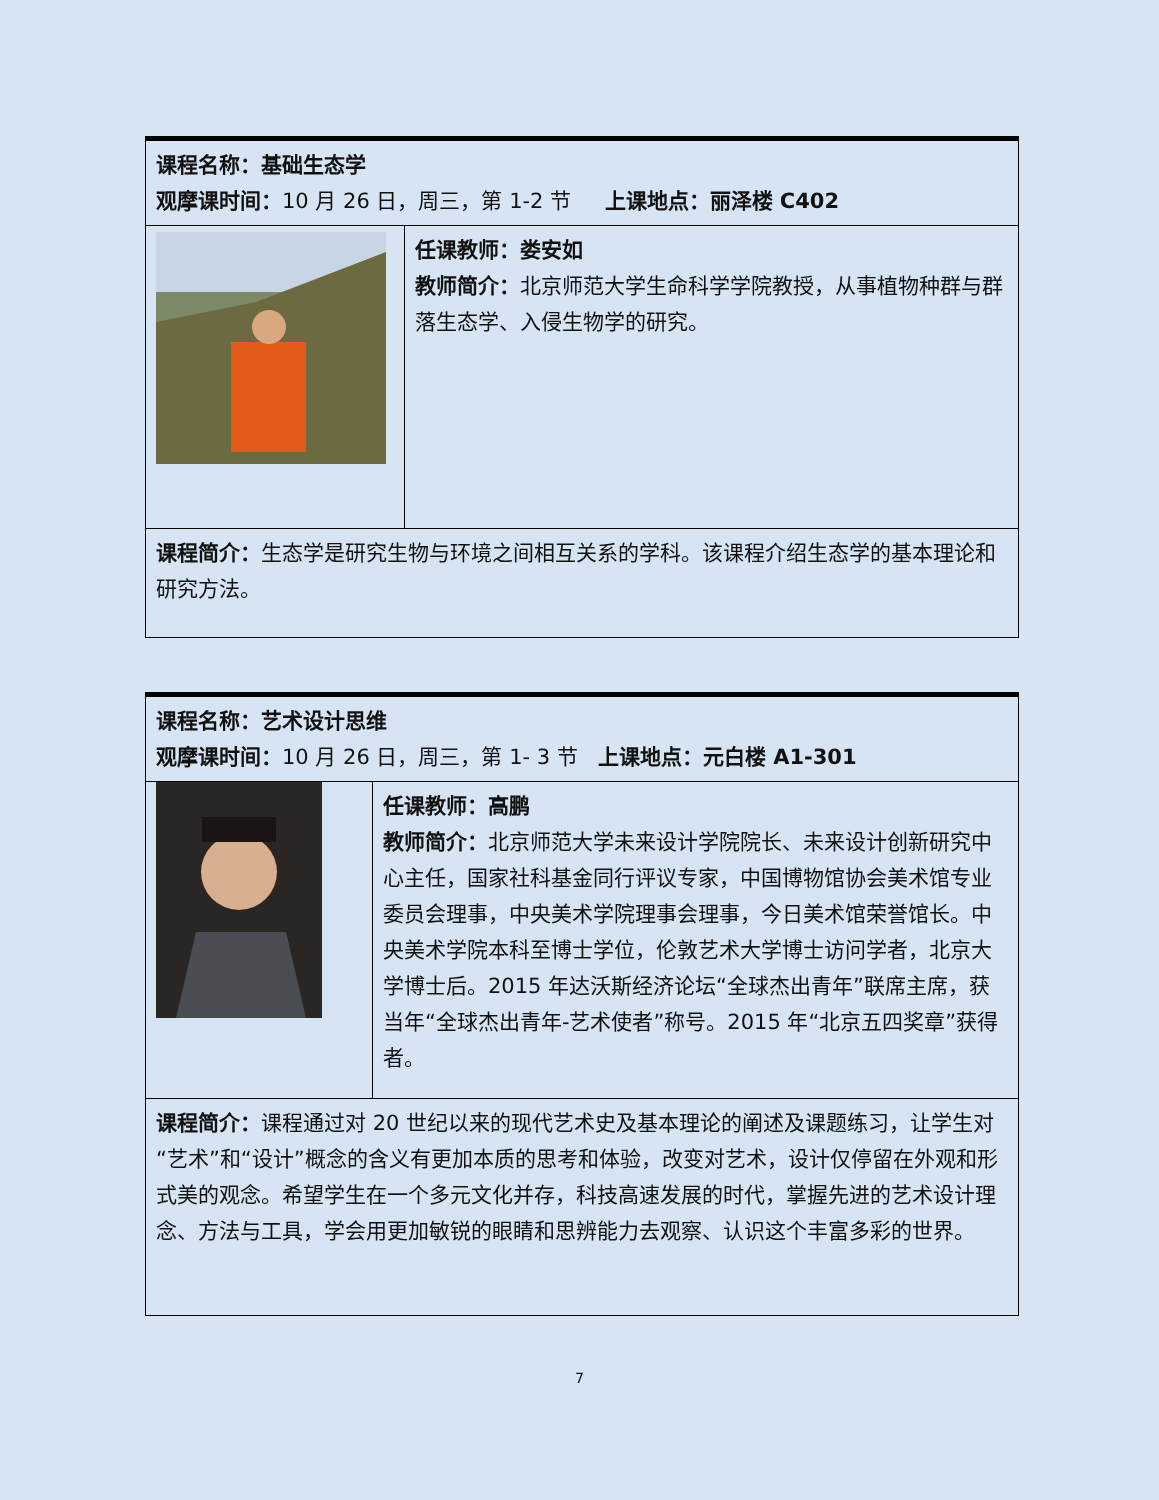| 课程名称：基础生态学 观摩课时间： 10 月 26 日，周三，第 1-2 节 上课地点：丽泽楼 C402 | |
| | 任课教师：娄安如 教师简介： 北京师范大学生命科学学院教授，从事植物种群与群落生态学、入侵生物学的研究。 |
| 课程简介： 生态学是研究生物与环境之间相互关系的学科。该课程介绍生态学的基本理论和研究方法。 | |
| 课程名称：艺术设计思维 观摩课时间： 10 月 26 日，周三，第 1- 3 节 上课地点：元白楼 A1-301 | |
| | 任课教师：高鹏 教师简介： 北京师范大学未来设计学院院长、未来设计创新研究中心主任，国家社科基金同行评议专家，中国博物馆协会美术馆专业委员会理事，中央美术学院理事会理事，今日美术馆荣誉馆长。中央美术学院本科至博士学位，伦敦艺术大学博士访问学者，北京大学博士后。2015 年达沃斯经济论坛“全球杰出青年”联席主席，获当年“全球杰出青年-艺术使者”称号。2015 年“北京五四奖章”获得者。 |
| 课程简介： 课程通过对 20 世纪以来的现代艺术史及基本理论的阐述及课题练习，让学生对“艺术”和“设计”概念的含义有更加本质的思考和体验，改变对艺术，设计仅停留在外观和形式美的观念。希望学生在一个多元文化并存，科技高速发展的时代，掌握先进的艺术设计理念、方法与工具，学会用更加敏锐的眼睛和思辨能力去观察、认识这个丰富多彩的世界。 | |
7